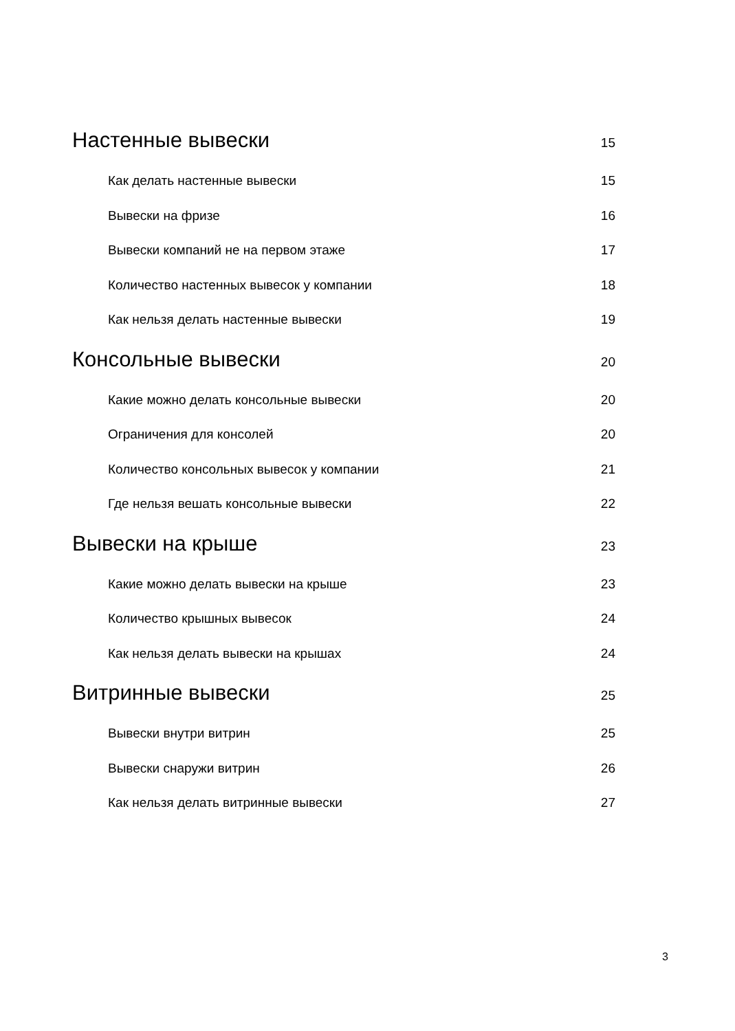Настенные вывески 15
Как делать настенные вывески 15
Вывески на фризе 16
Вывески компаний не на первом этаже 17
Количество настенных вывесок у компании 18
Как нельзя делать настенные вывески 19
Консольные вывески 20
Какие можно делать консольные вывески 20
Ограничения для консолей 20
Количество консольных вывесок у компании 21
Где нельзя вешать консольные вывески 22
Вывески на крыше 23
Какие можно делать вывески на крыше 23
Количество крышных вывесок 24
Как нельзя делать вывески на крышах 24
Витринные вывески 25
Вывески внутри витрин 25
Вывески снаружи витрин 26
Как нельзя делать витринные вывески 27
3